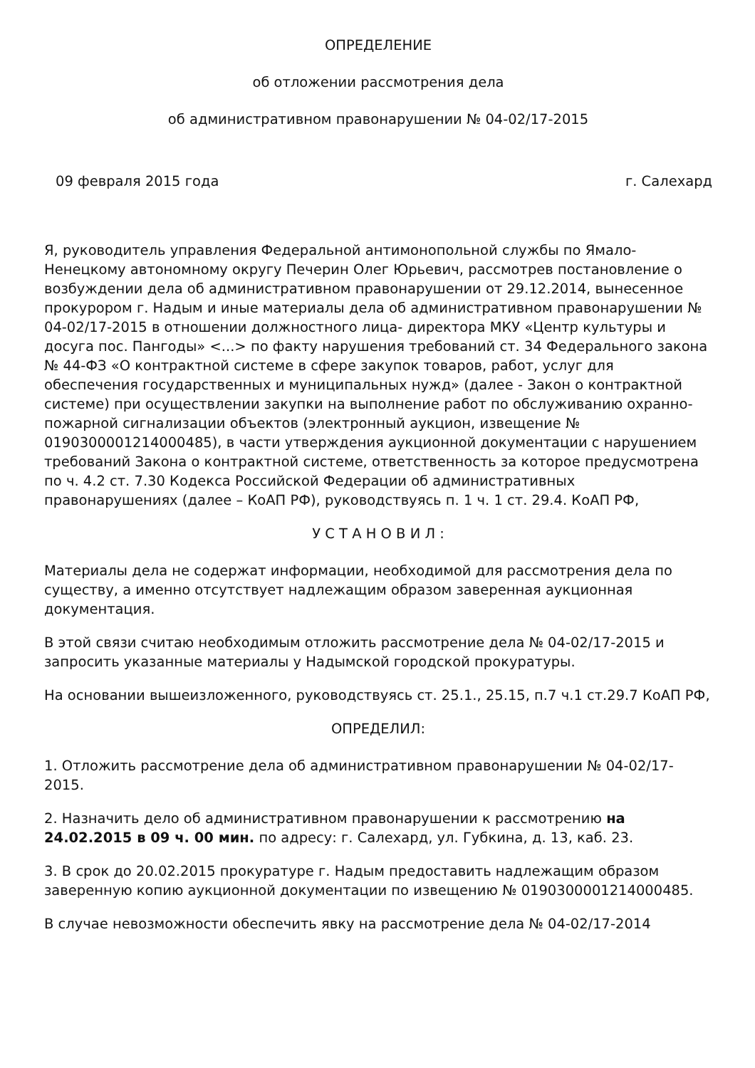ОПРЕДЕЛЕНИЕ
об отложении рассмотрения дела
об административном правонарушении № 04-02/17-2015
09 февраля 2015 года г. Салехард
Я, руководитель управления Федеральной антимонопольной службы по Ямало-Ненецкому автономному округу Печерин Олег Юрьевич, рассмотрев постановление о возбуждении дела об административном правонарушении от 29.12.2014, вынесенное прокурором г. Надым и иные материалы дела об административном правонарушении № 04-02/17-2015 в отношении должностного лица- директора МКУ «Центр культуры и досуга пос. Пангоды» <...> по факту нарушения требований ст. 34 Федерального закона № 44-ФЗ «О контрактной системе в сфере закупок товаров, работ, услуг для обеспечения государственных и муниципальных нужд» (далее - Закон о контрактной системе) при осуществлении закупки на выполнение работ по обслуживанию охранно-пожарной сигнализации объектов (электронный аукцион, извещение № 0190300001214000485), в части утверждения аукционной документации с нарушением требований Закона о контрактной системе, ответственность за которое предусмотрена по ч. 4.2 ст. 7.30 Кодекса Российской Федерации об административных правонарушениях (далее – КоАП РФ), руководствуясь п. 1 ч. 1 ст. 29.4. КоАП РФ,
У С Т А Н О В И Л :
Материалы дела не содержат информации, необходимой для рассмотрения дела по существу, а именно отсутствует надлежащим образом заверенная аукционная документация.
В этой связи считаю необходимым отложить рассмотрение дела № 04-02/17-2015 и запросить указанные материалы у Надымской городской прокуратуры.
На основании вышеизложенного, руководствуясь ст. 25.1., 25.15, п.7 ч.1 ст.29.7 КоАП РФ,
ОПРЕДЕЛИЛ:
1. Отложить рассмотрение дела об административном правонарушении № 04-02/17-2015.
2. Назначить дело об административном правонарушении к рассмотрению на 24.02.2015 в 09 ч. 00 мин. по адресу: г. Салехард, ул. Губкина, д. 13, каб. 23.
3. В срок до 20.02.2015 прокуратуре г. Надым предоставить надлежащим образом заверенную копию аукционной документации по извещению № 0190300001214000485.
В случае невозможности обеспечить явку на рассмотрение дела № 04-02/17-2014